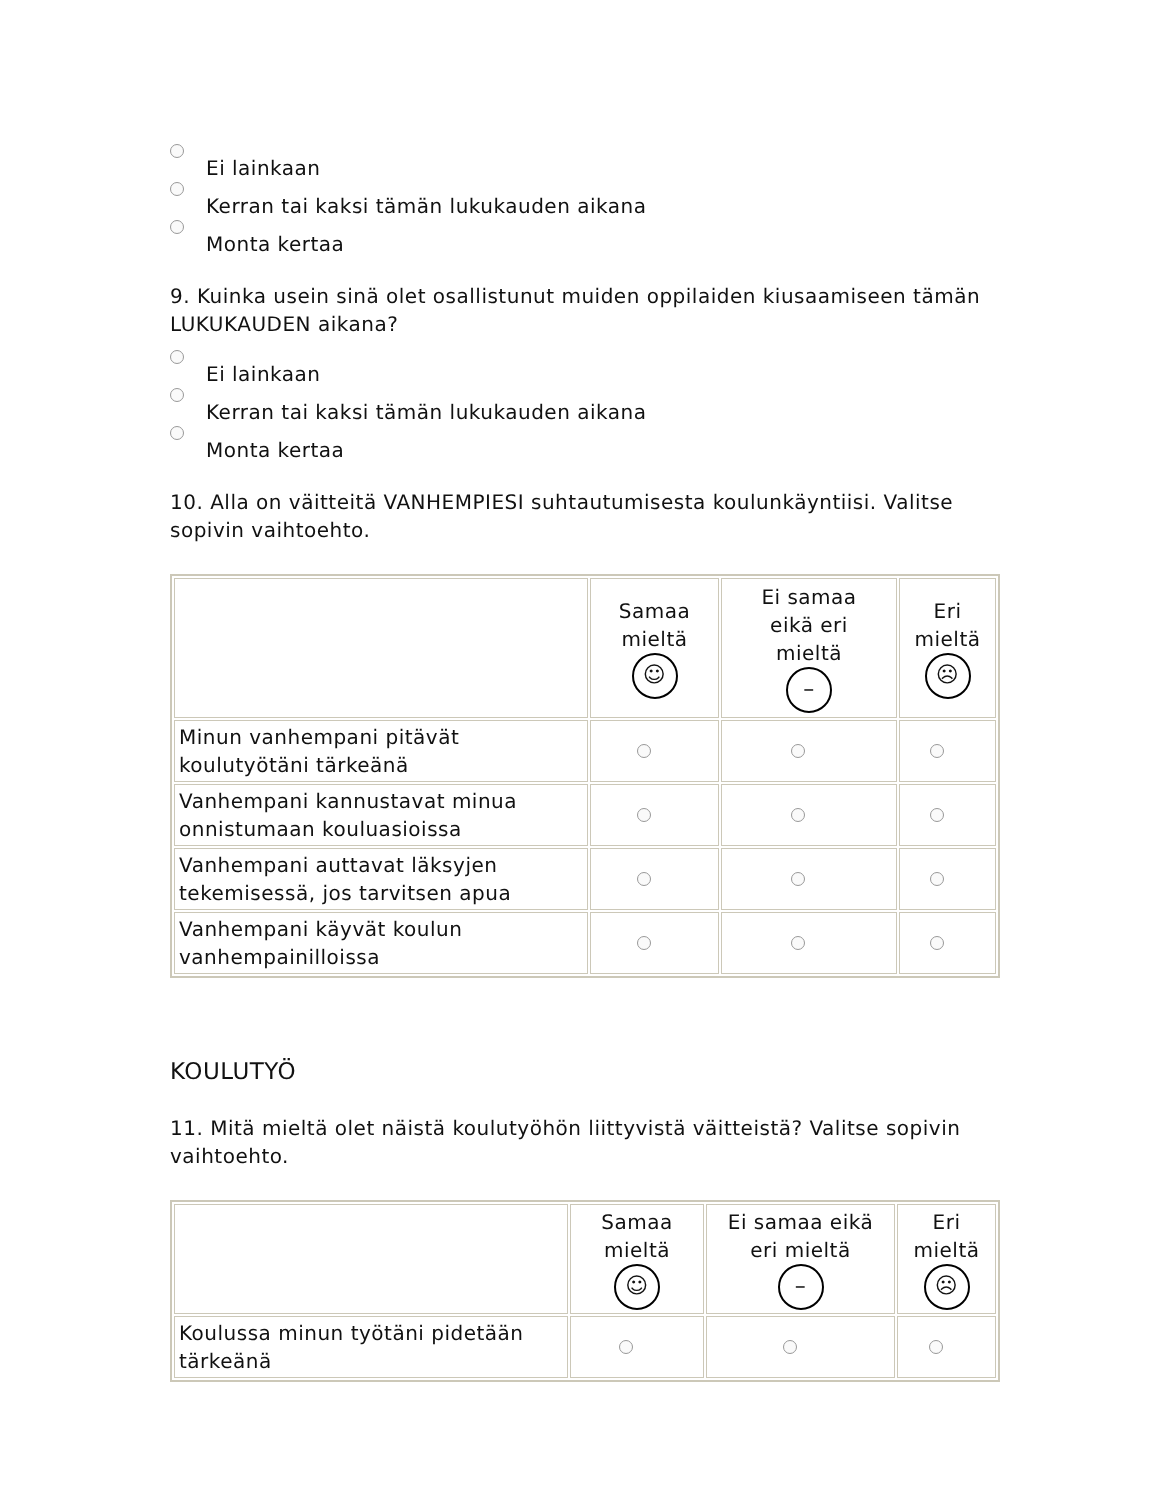Ei lainkaan
Kerran tai kaksi tämän lukukauden aikana
Monta kertaa
9. Kuinka usein sinä olet osallistunut muiden oppilaiden kiusaamiseen tämän LUKUKAUDEN aikana?
Ei lainkaan
Kerran tai kaksi tämän lukukauden aikana
Monta kertaa
10. Alla on väitteitä VANHEMPIESI suhtautumisesta koulunkäyntiisi. Valitse sopivin vaihtoehto.
| | Samaa mieltä ☺ | Ei samaa eikä eri mieltä – | Eri mieltä ☹ |
| --- | --- | --- | --- |
| Minun vanhempani pitävät koulutyötäni tärkeänä | | | |
| Vanhempani kannustavat minua onnistumaan kouluasioissa | | | |
| Vanhempani auttavat läksyjen tekemisessä, jos tarvitsen apua | | | |
| Vanhempani käyvät koulun vanhempainilloissa | | | |
KOULUTYÖ
11. Mitä mieltä olet näistä koulutyöhön liittyvistä väitteistä? Valitse sopivin vaihtoehto.
| | Samaa mieltä ☺ | Ei samaa eikä eri mieltä – | Eri mieltä ☹ |
| --- | --- | --- | --- |
| Koulussa minun työtäni pidetään tärkeänä | | | |